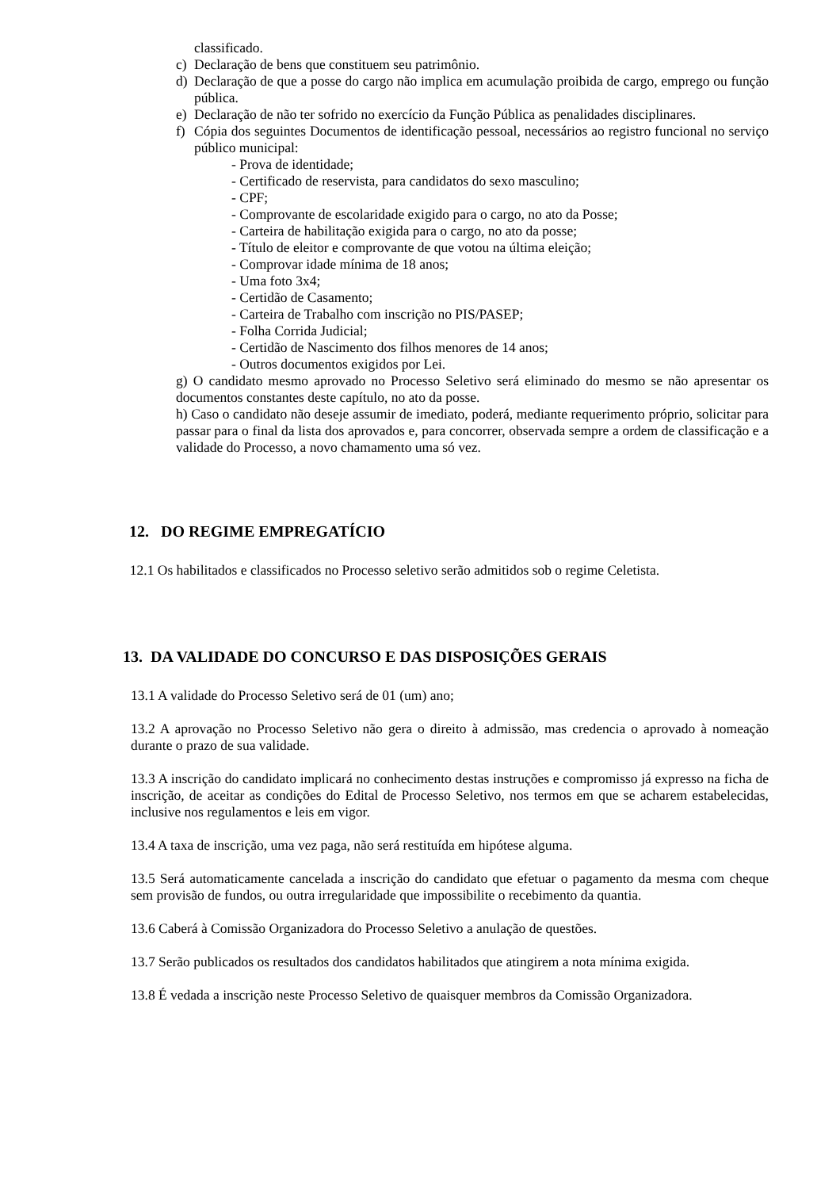classificado.
c) Declaração de bens que constituem seu patrimônio.
d) Declaração de que a posse do cargo não implica em acumulação proibida de cargo, emprego ou função pública.
e) Declaração de não ter sofrido no exercício da Função Pública as penalidades disciplinares.
f) Cópia dos seguintes Documentos de identificação pessoal, necessários ao registro funcional no serviço público municipal:
- Prova de identidade;
- Certificado de reservista, para candidatos do sexo masculino;
- CPF;
- Comprovante de escolaridade exigido para o cargo, no ato da Posse;
- Carteira de habilitação exigida para o cargo, no ato da posse;
- Título de eleitor e comprovante de que votou na última eleição;
- Comprovar idade mínima de 18 anos;
- Uma foto 3x4;
- Certidão de Casamento;
- Carteira de Trabalho com inscrição no PIS/PASEP;
- Folha Corrida Judicial;
- Certidão de Nascimento dos filhos menores de 14 anos;
- Outros documentos exigidos por Lei.
g) O candidato mesmo aprovado no Processo Seletivo será eliminado do mesmo se não apresentar os documentos constantes deste capítulo, no ato da posse.
h) Caso o candidato não deseje assumir de imediato, poderá, mediante requerimento próprio, solicitar para passar para o final da lista dos aprovados e, para concorrer, observada sempre a ordem de classificação e a validade do Processo, a novo chamamento uma só vez.
12. DO REGIME EMPREGATÍCIO
12.1 Os habilitados e classificados no Processo seletivo serão admitidos sob o regime Celetista.
13. DA VALIDADE DO CONCURSO E DAS DISPOSIÇÕES GERAIS
13.1 A validade do Processo Seletivo será de 01 (um) ano;
13.2 A aprovação no Processo Seletivo não gera o direito à admissão, mas credencia o aprovado à nomeação durante o prazo de sua validade.
13.3 A inscrição do candidato implicará no conhecimento destas instruções e compromisso já expresso na ficha de inscrição, de aceitar as condições do Edital de Processo Seletivo, nos termos em que se acharem estabelecidas, inclusive nos regulamentos e leis em vigor.
13.4 A taxa de inscrição, uma vez paga, não será restituída em hipótese alguma.
13.5 Será automaticamente cancelada a inscrição do candidato que efetuar o pagamento da mesma com cheque sem provisão de fundos, ou outra irregularidade que impossibilite o recebimento da quantia.
13.6 Caberá à Comissão Organizadora do Processo Seletivo a anulação de questões.
13.7 Serão publicados os resultados dos candidatos habilitados que atingirem a nota mínima exigida.
13.8 É vedada a inscrição neste Processo Seletivo de quaisquer membros da Comissão Organizadora.